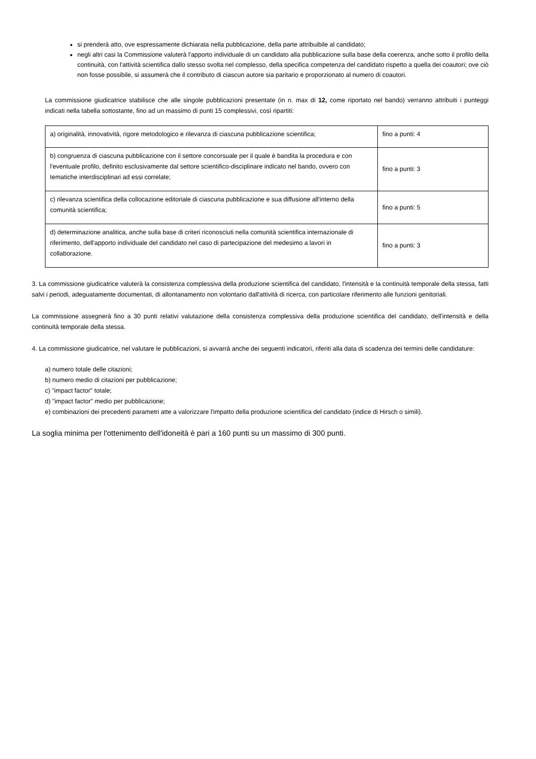si prenderà atto, ove espressamente dichiarata nella pubblicazione, della parte attribuibile al candidato;
negli altri casi la Commissione valuterà l'apporto individuale di un candidato alla pubblicazione sulla base della coerenza, anche sotto il profilo della continuità, con l'attività scientifica dallo stesso svolta nel complesso, della specifica competenza del candidato rispetto a quella dei coautori; ove ciò non fosse possibile, si assumerà che il contributo di ciascun autore sia paritario e proporzionato al numero di coautori.
La commissione giudicatrice stabilisce che alle singole pubblicazioni presentate (in n. max di 12, come riportato nel bando) verranno attribuiti i punteggi indicati nella tabella sottostante, fino ad un massimo di punti 15 complessivi, così ripartiti:
| a) originalità, innovatività, rigore metodologico e rilevanza di ciascuna pubblicazione scientifica; | fino a punti: 4 |
| b) congruenza di ciascuna pubblicazione con il settore concorsuale per il quale è bandita la procedura e con l'eventuale profilo, definito esclusivamente dal settore scientifico-disciplinare indicato nel bando, ovvero con tematiche interdisciplinari ad essi correlate; | fino a punti: 3 |
| c) rilevanza scientifica della collocazione editoriale di ciascuna pubblicazione e sua diffusione all'interno della comunità scientifica; | fino a punti: 5 |
| d) determinazione analitica, anche sulla base di criteri riconosciuti nella comunità scientifica internazionale di riferimento, dell'apporto individuale del candidato nel caso di partecipazione del medesimo a lavori in collaborazione. | fino a punti: 3 |
3. La commissione giudicatrice valuterà la consistenza complessiva della produzione scientifica del candidato, l'intensità e la continuità temporale della stessa, fatti salvi i periodi, adeguatamente documentati, di allontanamento non volontario dall'attività di ricerca, con particolare riferimento alle funzioni genitoriali.
La commissione assegnerà fino a 30 punti relativi valutazione della consistenza complessiva della produzione scientifica del candidato, dell'intensità e della continuità temporale della stessa.
4. La commissione giudicatrice, nel valutare le pubblicazioni, si avvarrà anche dei seguenti indicatori, riferiti alla data di scadenza dei termini delle candidature:
a) numero totale delle citazioni;
b) numero medio di citazioni per pubblicazione;
c) "impact factor" totale;
d) "impact factor" medio per pubblicazione;
e) combinazioni dei precedenti parametri atte a valorizzare l'impatto della produzione scientifica del candidato (indice di Hirsch o simili).
La soglia minima per l'ottenimento dell'idoneità è pari a 160 punti su un massimo di 300 punti.